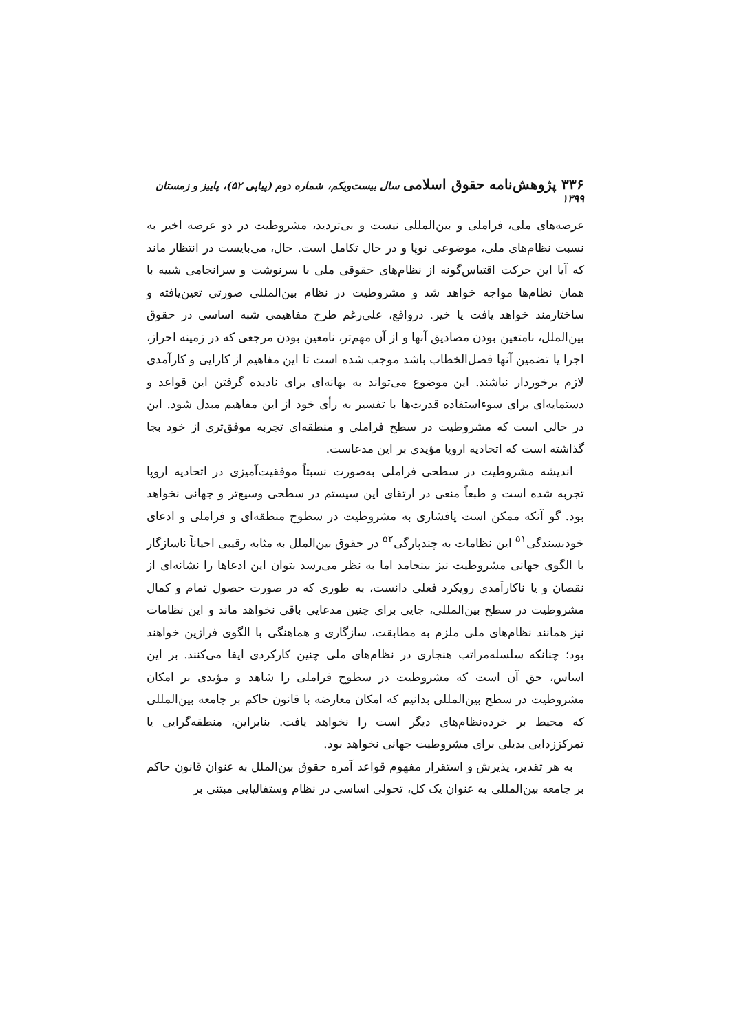۳۳۶ پژوهش‌نامه حقوق اسلامی سال بیست‌ویکم، شماره دوم (پیاپی ۵۲)، پاییز و زمستان ۱۳۹۹
عرصه‌های ملی، فراملی و بین‌المللی نیست و بی‌تردید، مشروطیت در دو عرصه اخیر به نسبت نظام‌های ملی، موضوعی نوپا و در حال تکامل است. حال، می‌بایست در انتظار ماند که آیا این حرکت اقتباس‌گونه از نظام‌های حقوقی ملی با سرنوشت و سرانجامی شبیه با همان نظام‌ها مواجه خواهد شد و مشروطیت در نظام بین‌المللی صورتی تعین‌یافته و ساختارمند خواهد یافت یا خیر. درواقع، علی‌رغم طرح مفاهیمی شبه اساسی در حقوق بین‌الملل، نامتعین بودن مصادیق آنها و از آن مهم‌تر، نامعین بودن مرجعی که در زمینه احراز، اجرا یا تضمین آنها فصل‌الخطاب باشد موجب شده است تا این مفاهیم از کارایی و کارآمدی لازم برخوردار نباشند. این موضوع می‌تواند به بهانه‌ای برای نادیده گرفتن این قواعد و دستمایه‌ای برای سوءاستفاده قدرت‌ها با تفسیر به رأی خود از این مفاهیم مبدل شود. این در حالی است که مشروطیت در سطح فراملی و منطقه‌ای تجربه موفق‌تری از خود بجا گذاشته است که اتحادیه اروپا مؤیدی بر این مدعاست.
اندیشه مشروطیت در سطحی فراملی به‌صورت نسبتاً موفقیت‌آمیزی در اتحادیه اروپا تجربه شده است و طبعاً منعی در ارتقای این سیستم در سطحی وسیع‌تر و جهانی نخواهد بود. گو آنکه ممکن است پافشاری به مشروطیت در سطوح منطقه‌ای و فراملی و ادعای خودبسندگی<sup>۵۱</sup> این نظامات به چندپارگی<sup>۵۲</sup> در حقوق بین‌الملل به مثابه رقیبی احیاناً ناسازگار با الگوی جهانی مشروطیت نیز بینجامد اما به نظر می‌رسد بتوان این ادعاها را نشانه‌ای از نقصان و یا ناکارآمدی رویکرد فعلی دانست، به طوری که در صورت حصول تمام و کمال مشروطیت در سطح بین‌المللی، جایی برای چنین مدعایی باقی نخواهد ماند و این نظامات نیز همانند نظام‌های ملی ملزم به مطابقت، سازگاری و هماهنگی با الگوی فرازین خواهند بود؛ چنانکه سلسله‌مراتب هنجاری در نظام‌های ملی چنین کارکردی ایفا می‌کنند. بر این اساس، حق آن است که مشروطیت در سطوح فراملی را شاهد و مؤیدی بر امکان مشروطیت در سطح بین‌المللی بدانیم که امکان معارضه با قانون حاکم بر جامعه بین‌المللی که محیط بر خرده‌نظام‌های دیگر است را نخواهد یافت. بنابراین، منطقه‌گرایی یا تمرکززدایی بدیلی برای مشروطیت جهانی نخواهد بود.
به هر تقدیر، پذیرش و استقرار مفهوم قواعد آمره حقوق بین‌الملل به عنوان قانون حاکم بر جامعه بین‌المللی به عنوان یک کل، تحولی اساسی در نظام وستفالیایی مبتنی بر